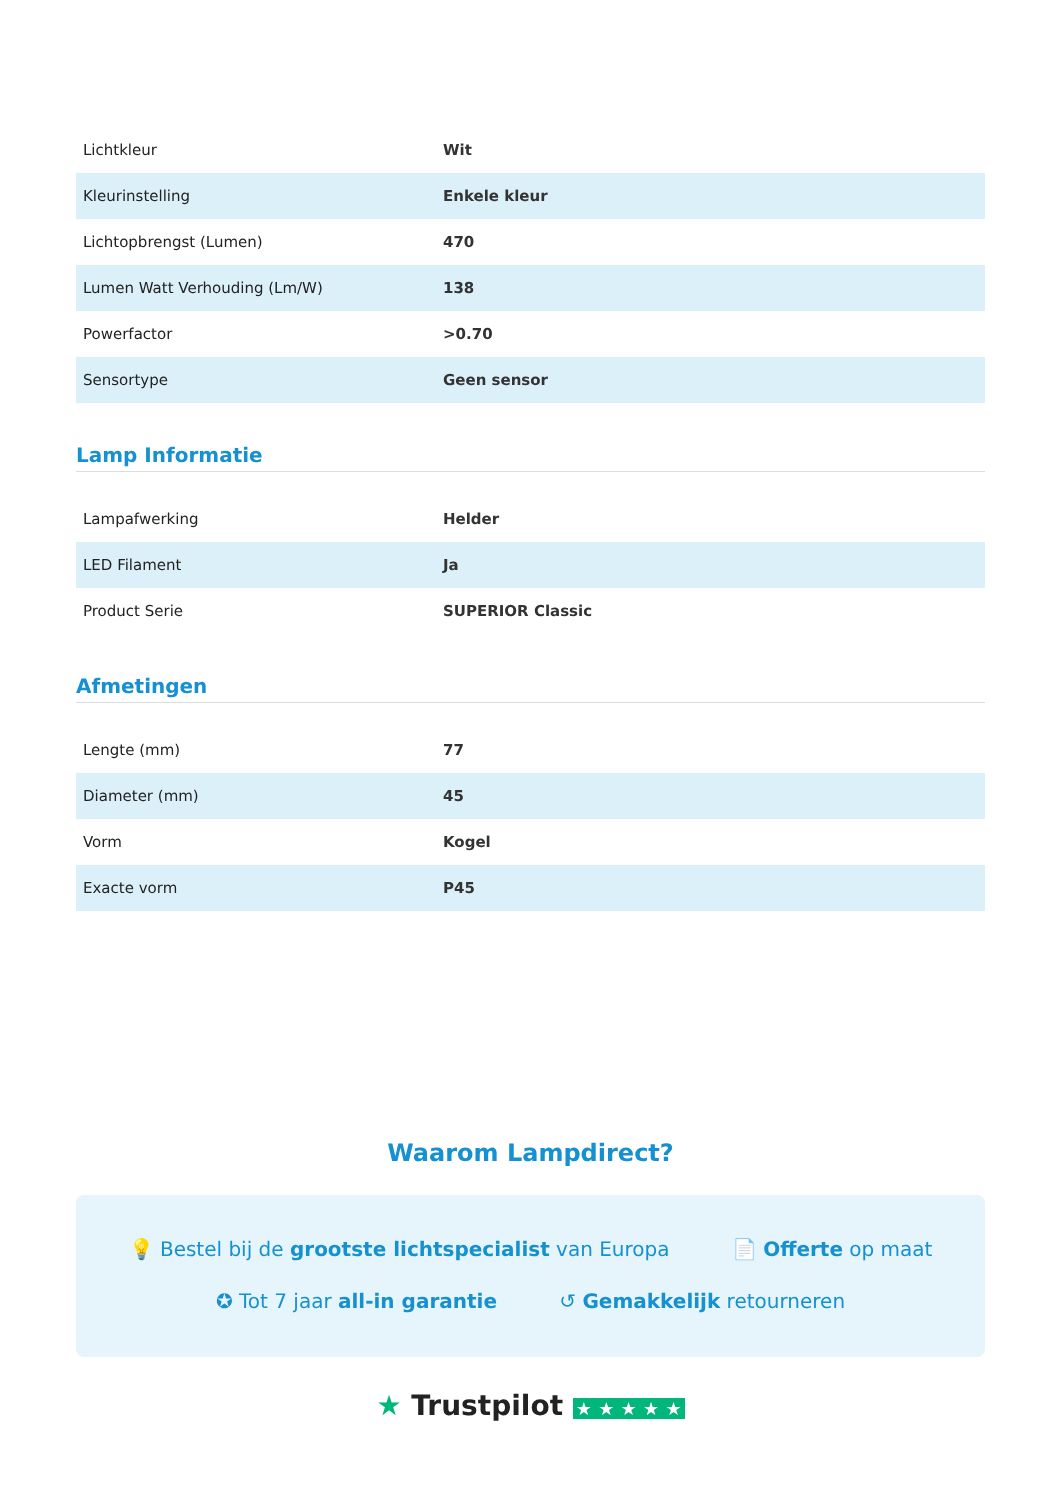| Lichtkleur | Wit |
| Kleurinstelling | Enkele kleur |
| Lichtopbrengst (Lumen) | 470 |
| Lumen Watt Verhouding (Lm/W) | 138 |
| Powerfactor | >0.70 |
| Sensortype | Geen sensor |
Lamp Informatie
| Lampafwerking | Helder |
| LED Filament | Ja |
| Product Serie | SUPERIOR Classic |
Afmetingen
| Lengte (mm) | 77 |
| Diameter (mm) | 45 |
| Vorm | Kogel |
| Exacte vorm | P45 |
Waarom Lampdirect?
💡 Bestel bij de grootste lichtspecialist van Europa 📄 Offerte op maat
✪ Tot 7 jaar all-in garantie ↺ Gemakkelijk retourneren
★ Trustpilot ★ ★ ★ ★ ★